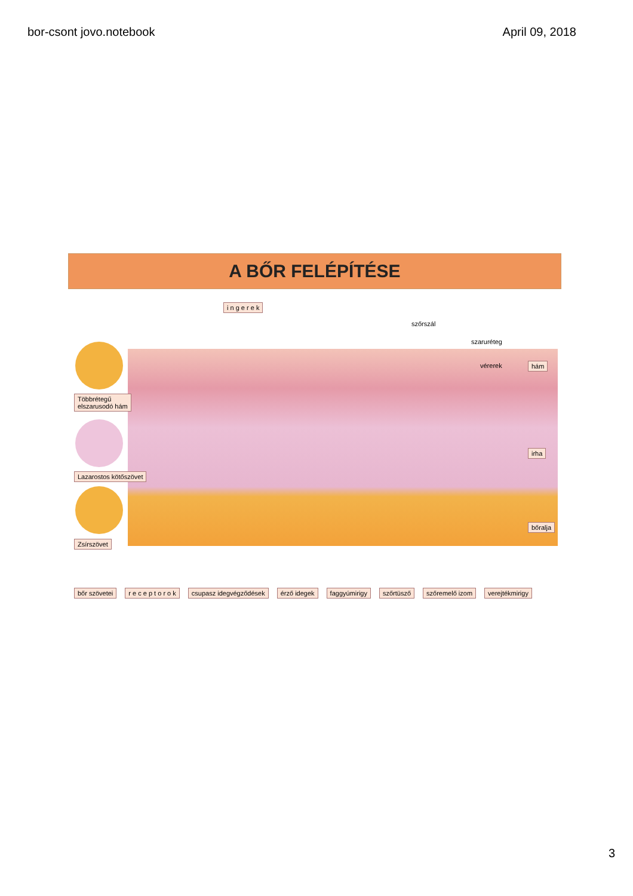bor-csont jovo.notebook April 09, 2018
A BŐR FELÉPÍTÉSE
i n g e r e k
szőrszál
szaruréteg
vérerek hám
irha
bőralja
Többrétegű
elszarusodó hám
Lazarostos kötőszövet
Zsírszövet
bőr szövetei r e c e p t o r o k csupasz idegvégződések érző idegek faggyúmirigy szőrtüsző szőremelő izom verejtékmirigy
3